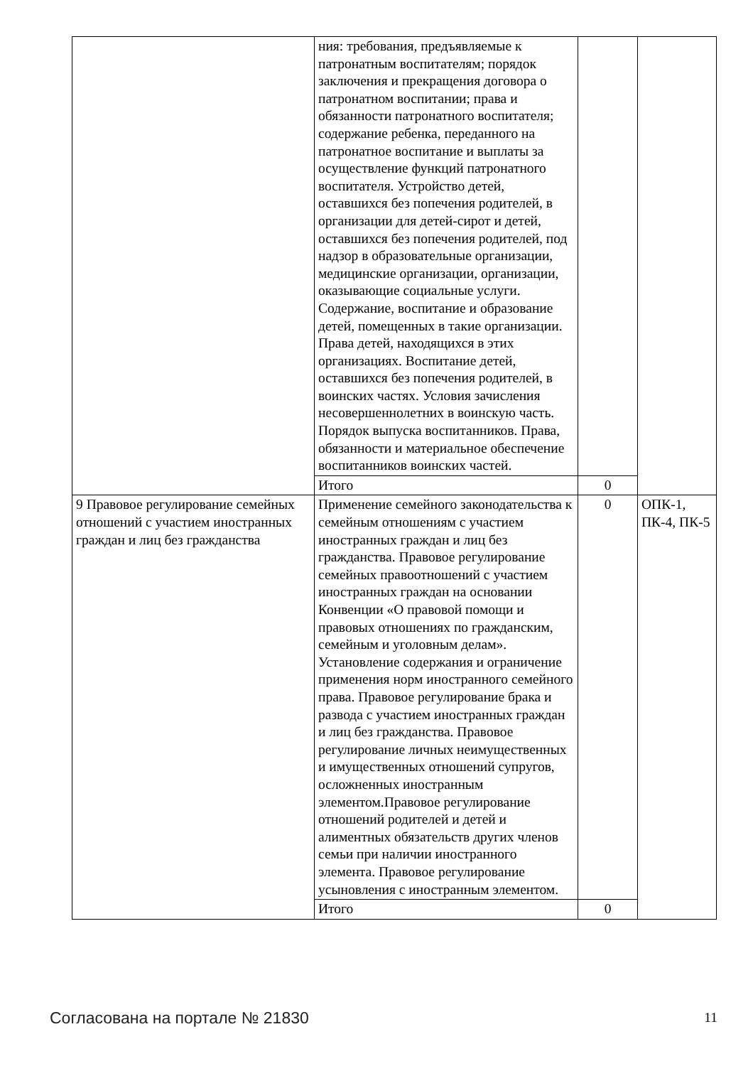| | ния: требования, предъявляемые к патронатным воспитателям; порядок заключения и прекращения договора о патронатном воспитании; права и обязанности патронатного воспитателя; содержание ребенка, переданного на патронатное воспитание и выплаты за осуществление функций патронатного воспитателя. Устройство детей, оставшихся без попечения родителей, в организации для детей-сирот и детей, оставшихся без попечения родителей, под надзор в образовательные организации, медицинские организации, организации, оказывающие социальные услуги. Содержание, воспитание и образование детей, помещенных в такие организации. Права детей, находящихся в этих организациях. Воспитание детей, оставшихся без попечения родителей, в воинских частях. Условия зачисления несовершеннолетних в воинскую часть. Порядок выпуска воспитанников. Права, обязанности и материальное обеспечение воспитанников воинских частей. | | |
| | Итого | 0 | |
| 9 Правовое регулирование семейных отношений с участием иностранных граждан и лиц без гражданства | Применение семейного законодательства к семейным отношениям с участием иностранных граждан и лиц без гражданства. Правовое регулирование семейных правоотношений с участием иностранных граждан на основании Конвенции «О правовой помощи и правовых отношениях по гражданским, семейным и уголовным делам». Установление содержания и ограничение применения норм иностранного семейного права. Правовое регулирование брака и развода с участием иностранных граждан и лиц без гражданства. Правовое регулирование личных неимущественных и имущественных отношений супругов, осложненных иностранным элементом.Правовое регулирование отношений родителей и детей и алиментных обязательств других членов семьи при наличии иностранного элемента. Правовое регулирование усыновления с иностранным элементом. | 0 | ОПК-1, ПК-4, ПК-5 |
| | Итого | 0 | |
Согласована на портале № 21830 11